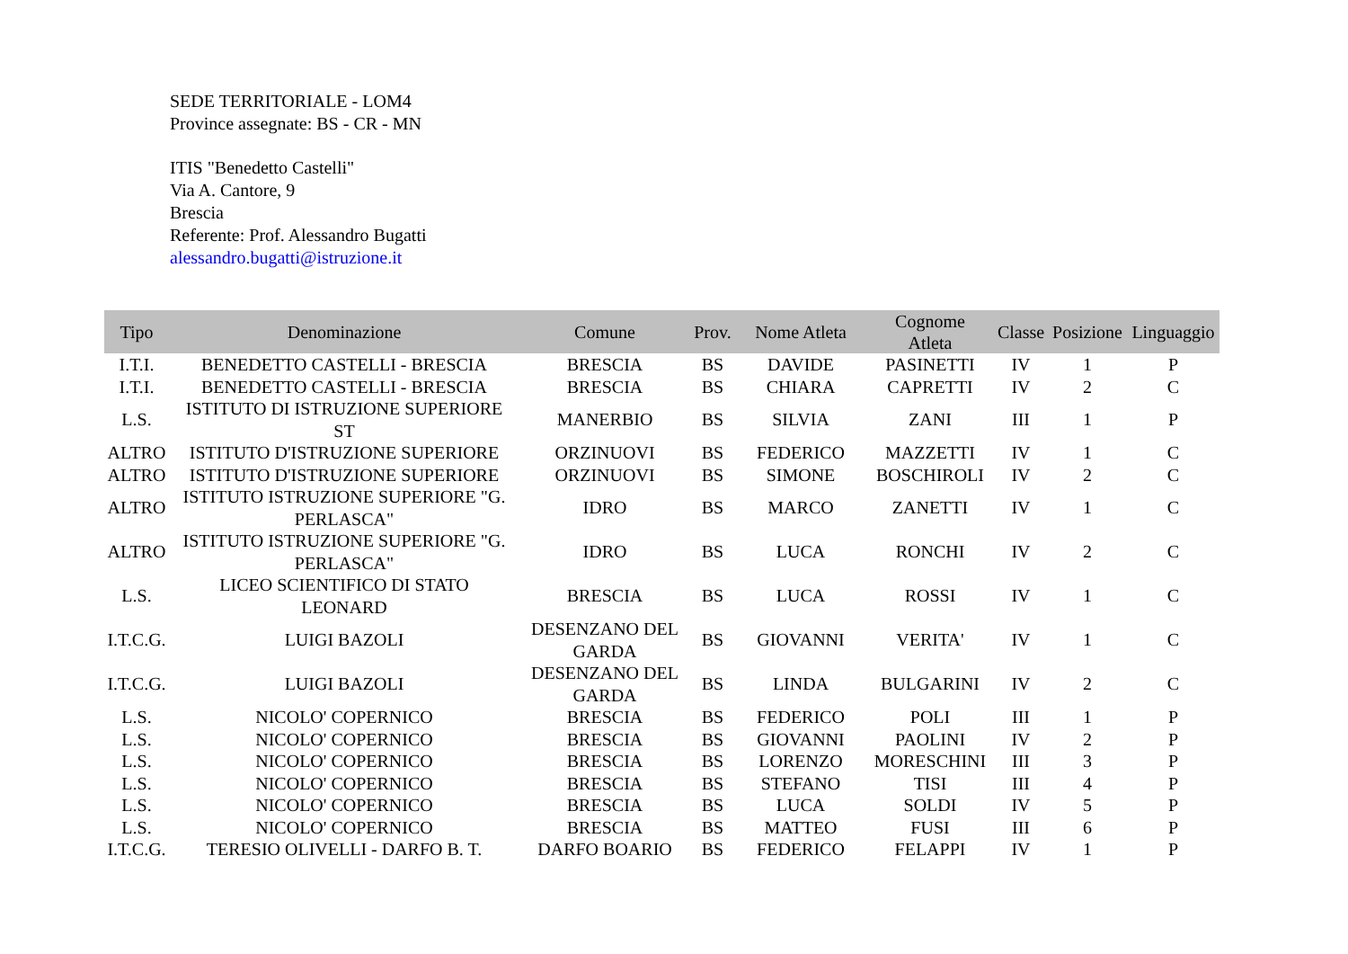SEDE TERRITORIALE - LOM4
Province assegnate: BS - CR - MN
ITIS "Benedetto Castelli"
Via A. Cantore, 9
Brescia
Referente: Prof. Alessandro Bugatti
alessandro.bugatti@istruzione.it
| Tipo | Denominazione | Comune | Prov. | Nome Atleta | Cognome Atleta | Classe | Posizione | Linguaggio |
| --- | --- | --- | --- | --- | --- | --- | --- | --- |
| I.T.I. | BENEDETTO CASTELLI - BRESCIA | BRESCIA | BS | DAVIDE | PASINETTI | IV | 1 | P |
| I.T.I. | BENEDETTO CASTELLI - BRESCIA | BRESCIA | BS | CHIARA | CAPRETTI | IV | 2 | C |
| L.S. | ISTITUTO DI ISTRUZIONE SUPERIORE ST | MANERBIO | BS | SILVIA | ZANI | III | 1 | P |
| ALTRO | ISTITUTO D'ISTRUZIONE SUPERIORE | ORZINUOVI | BS | FEDERICO | MAZZETTI | IV | 1 | C |
| ALTRO | ISTITUTO D'ISTRUZIONE SUPERIORE | ORZINUOVI | BS | SIMONE | BOSCHIROLI | IV | 2 | C |
| ALTRO | ISTITUTO ISTRUZIONE SUPERIORE "G. PERLASCA" | IDRO | BS | MARCO | ZANETTI | IV | 1 | C |
| ALTRO | ISTITUTO ISTRUZIONE SUPERIORE "G. PERLASCA" | IDRO | BS | LUCA | RONCHI | IV | 2 | C |
| L.S. | LICEO SCIENTIFICO DI STATO LEONARD | BRESCIA | BS | LUCA | ROSSI | IV | 1 | C |
| I.T.C.G. | LUIGI BAZOLI | DESENZANO DEL GARDA | BS | GIOVANNI | VERITA' | IV | 1 | C |
| I.T.C.G. | LUIGI BAZOLI | DESENZANO DEL GARDA | BS | LINDA | BULGARINI | IV | 2 | C |
| L.S. | NICOLO' COPERNICO | BRESCIA | BS | FEDERICO | POLI | III | 1 | P |
| L.S. | NICOLO' COPERNICO | BRESCIA | BS | GIOVANNI | PAOLINI | IV | 2 | P |
| L.S. | NICOLO' COPERNICO | BRESCIA | BS | LORENZO | MORESCHINI | III | 3 | P |
| L.S. | NICOLO' COPERNICO | BRESCIA | BS | STEFANO | TISI | III | 4 | P |
| L.S. | NICOLO' COPERNICO | BRESCIA | BS | LUCA | SOLDI | IV | 5 | P |
| L.S. | NICOLO' COPERNICO | BRESCIA | BS | MATTEO | FUSI | III | 6 | P |
| I.T.C.G. | TERESIO OLIVELLI - DARFO B. T. | DARFO BOARIO | BS | FEDERICO | FELAPPI | IV | 1 | P |